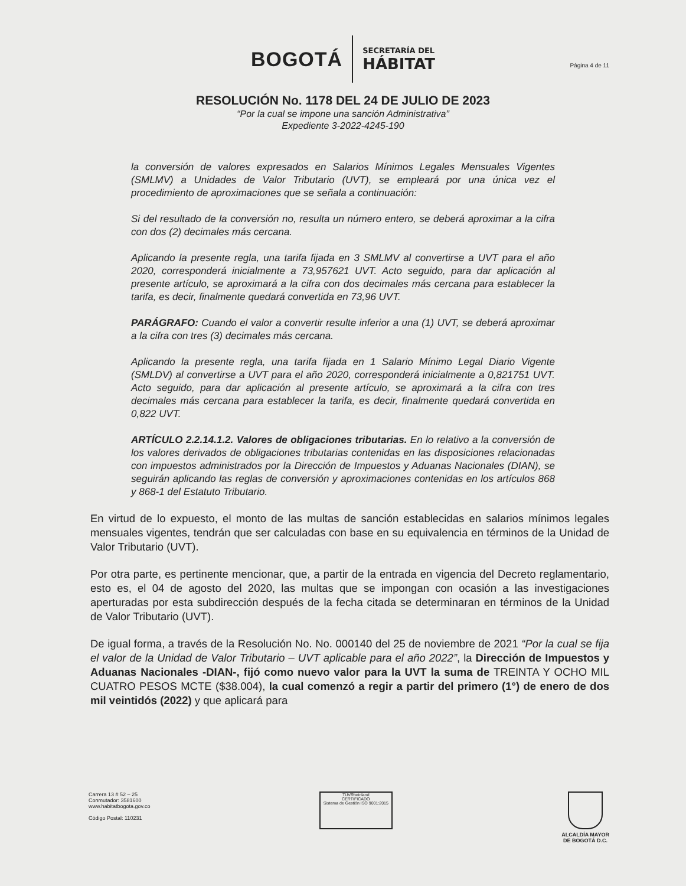BOGOTÁ
SECRETARÍA DEL
HÁBITAT
Página 4 de 11
RESOLUCIÓN No. 1178 DEL 24 DE JULIO DE 2023
“Por la cual se impone una sanción Administrativa”
Expediente 3-2022-4245-190
la conversión de valores expresados en Salarios Mínimos Legales Mensuales Vigentes (SMLMV) a Unidades de Valor Tributario (UVT), se empleará por una única vez el procedimiento de aproximaciones que se señala a continuación:
Si del resultado de la conversión no, resulta un número entero, se deberá aproximar a la cifra con dos (2) decimales más cercana.
Aplicando la presente regla, una tarifa fijada en 3 SMLMV al convertirse a UVT para el año 2020, corresponderá inicialmente a 73,957621 UVT. Acto seguido, para dar aplicación al presente artículo, se aproximará a la cifra con dos decimales más cercana para establecer la tarifa, es decir, finalmente quedará convertida en 73,96 UVT.
PARÁGRAFO: Cuando el valor a convertir resulte inferior a una (1) UVT, se deberá aproximar a la cifra con tres (3) decimales más cercana.
Aplicando la presente regla, una tarifa fijada en 1 Salario Mínimo Legal Diario Vigente (SMLDV) al convertirse a UVT para el año 2020, corresponderá inicialmente a 0,821751 UVT. Acto seguido, para dar aplicación al presente artículo, se aproximará a la cifra con tres decimales más cercana para establecer la tarifa, es decir, finalmente quedará convertida en 0,822 UVT.
ARTÍCULO 2.2.14.1.2. Valores de obligaciones tributarias. En lo relativo a la conversión de los valores derivados de obligaciones tributarias contenidas en las disposiciones relacionadas con impuestos administrados por la Dirección de Impuestos y Aduanas Nacionales (DIAN), se seguirán aplicando las reglas de conversión y aproximaciones contenidas en los artículos 868 y 868-1 del Estatuto Tributario.
En virtud de lo expuesto, el monto de las multas de sanción establecidas en salarios mínimos legales mensuales vigentes, tendrán que ser calculadas con base en su equivalencia en términos de la Unidad de Valor Tributario (UVT).
Por otra parte, es pertinente mencionar, que, a partir de la entrada en vigencia del Decreto reglamentario, esto es, el 04 de agosto del 2020, las multas que se impongan con ocasión a las investigaciones aperturadas por esta subdirección después de la fecha citada se determinaran en términos de la Unidad de Valor Tributario (UVT).
De igual forma, a través de la Resolución No. No. 000140 del 25 de noviembre de 2021 “Por la cual se fija el valor de la Unidad de Valor Tributario – UVT aplicable para el año 2022”, la Dirección de Impuestos y Aduanas Nacionales -DIAN-, fijó como nuevo valor para la UVT la suma de TREINTA Y OCHO MIL CUATRO PESOS MCTE ($38.004), la cual comenzó a regir a partir del primero (1°) de enero de dos mil veintidós (2022) y que aplicará para
Carrera 13 # 52 – 25
Conmutador: 3581600
www.habitatbogota.gov.co
Código Postal: 110231
TÜVRheinland
CERTIFICADO
Sistema de Gestión ISO 9001:2015
ALCALDÍA MAYOR
DE BOGOTÁ D.C.